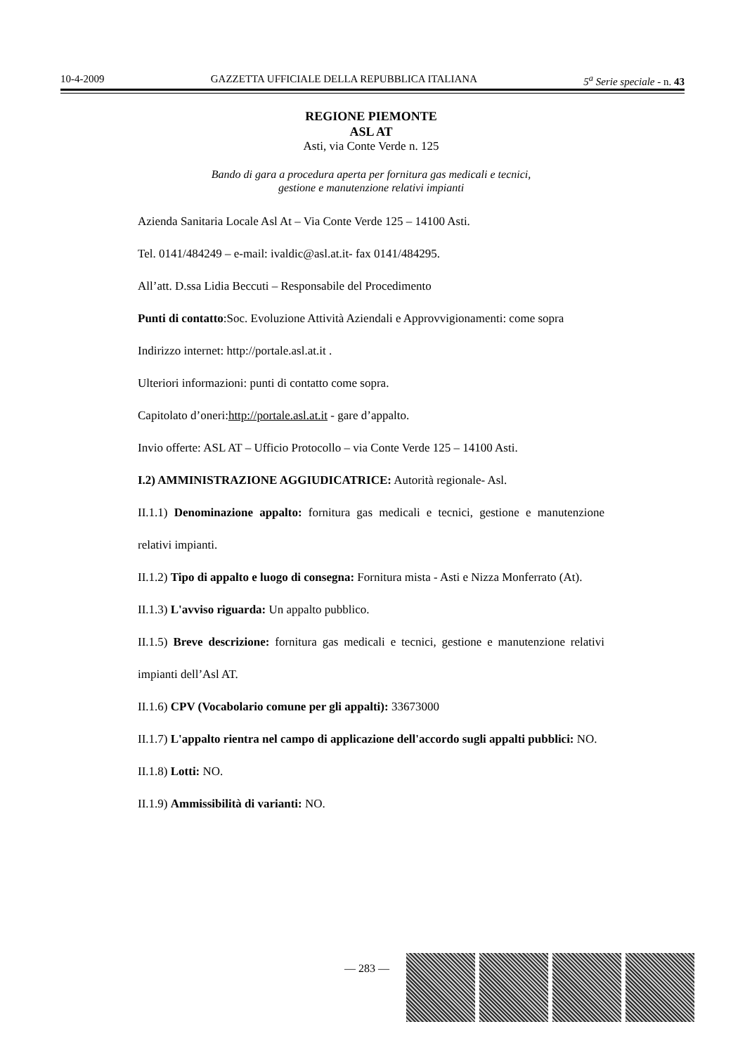10-4-2009 GAZZETTA UFFICIALE DELLA REPUBBLICA ITALIANA 5<sup>a</sup> Serie speciale - n. 43
REGIONE PIEMONTE
ASL AT
Asti, via Conte Verde n. 125
Bando di gara a procedura aperta per fornitura gas medicali e tecnici,
gestione e manutenzione relativi impianti
Azienda Sanitaria Locale Asl At – Via Conte Verde 125 – 14100 Asti.
Tel. 0141/484249 – e-mail: ivaldic@asl.at.it- fax 0141/484295.
All’att. D.ssa Lidia Beccuti – Responsabile del Procedimento
Punti di contatto:Soc. Evoluzione Attività Aziendali e Approvvigionamenti: come sopra
Indirizzo internet: http://portale.asl.at.it .
Ulteriori informazioni: punti di contatto come sopra.
Capitolato d’oneri:http://portale.asl.at.it - gare d’appalto.
Invio offerte: ASL AT – Ufficio Protocollo – via Conte Verde 125 – 14100 Asti.
I.2) AMMINISTRAZIONE AGGIUDICATRICE: Autorità regionale- Asl.
II.1.1) Denominazione appalto: fornitura gas medicali e tecnici, gestione e manutenzione relativi impianti.
II.1.2) Tipo di appalto e luogo di consegna: Fornitura mista - Asti e Nizza Monferrato (At).
II.1.3) L'avviso riguarda: Un appalto pubblico.
II.1.5) Breve descrizione: fornitura gas medicali e tecnici, gestione e manutenzione relativi impianti dell’Asl AT.
II.1.6) CPV (Vocabolario comune per gli appalti): 33673000
II.1.7) L'appalto rientra nel campo di applicazione dell'accordo sugli appalti pubblici: NO.
II.1.8) Lotti: NO.
II.1.9) Ammissibilità di varianti: NO.
— 283 —